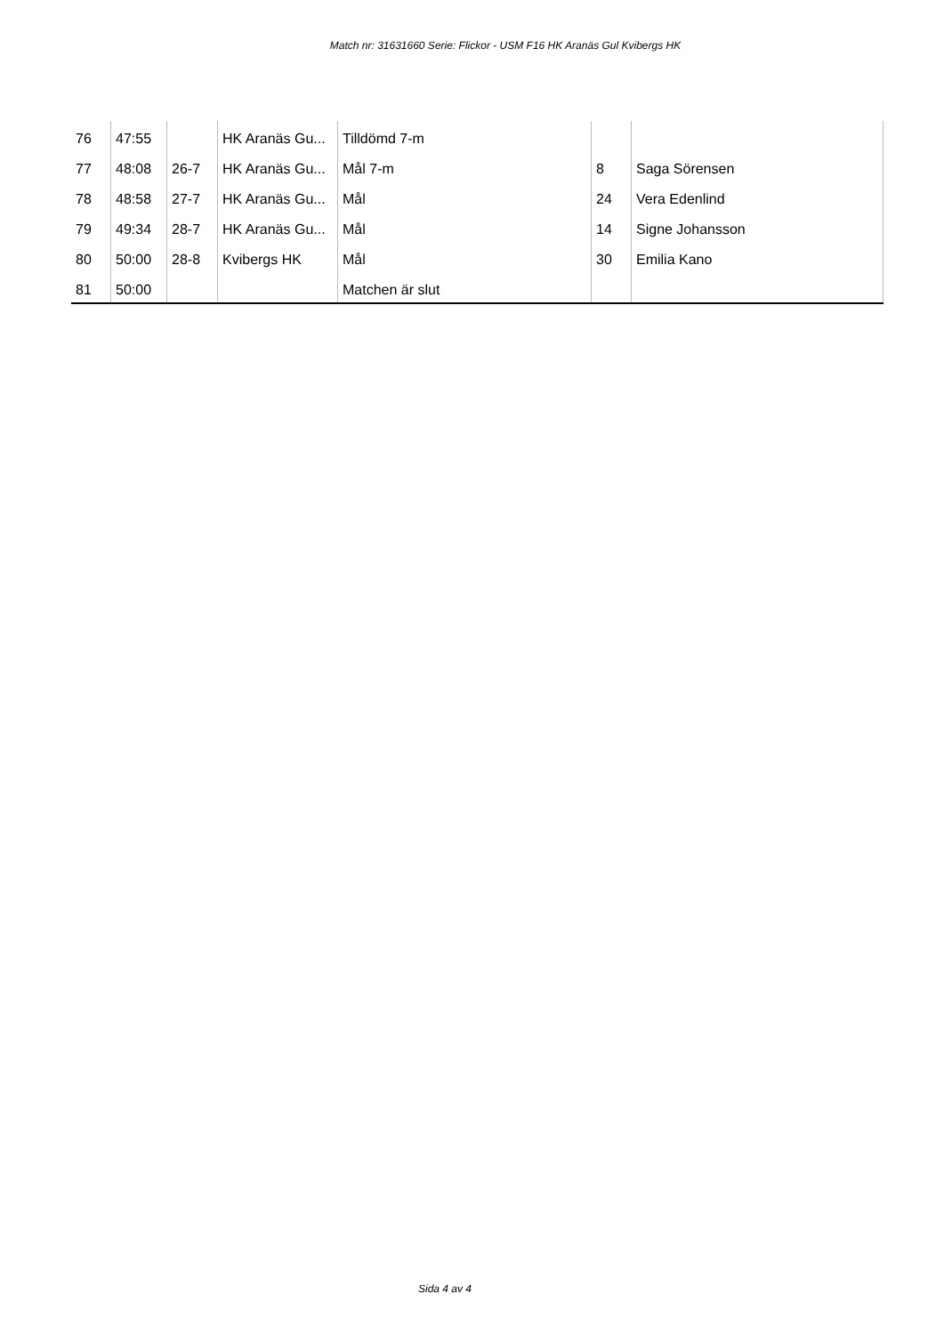Match nr: 31631660 Serie: Flickor - USM F16 HK Aranäs Gul Kvibergs HK
| 76 | 47:55 | | HK Aranäs Gu... | Tilldömd 7-m | | |
| 77 | 48:08 | 26-7 | HK Aranäs Gu... | Mål 7-m | 8 | Saga Sörensen |
| 78 | 48:58 | 27-7 | HK Aranäs Gu... | Mål | 24 | Vera Edenlind |
| 79 | 49:34 | 28-7 | HK Aranäs Gu... | Mål | 14 | Signe Johansson |
| 80 | 50:00 | 28-8 | Kvibergs HK | Mål | 30 | Emilia Kano |
| 81 | 50:00 | | | Matchen är slut | | |
Sida 4 av 4